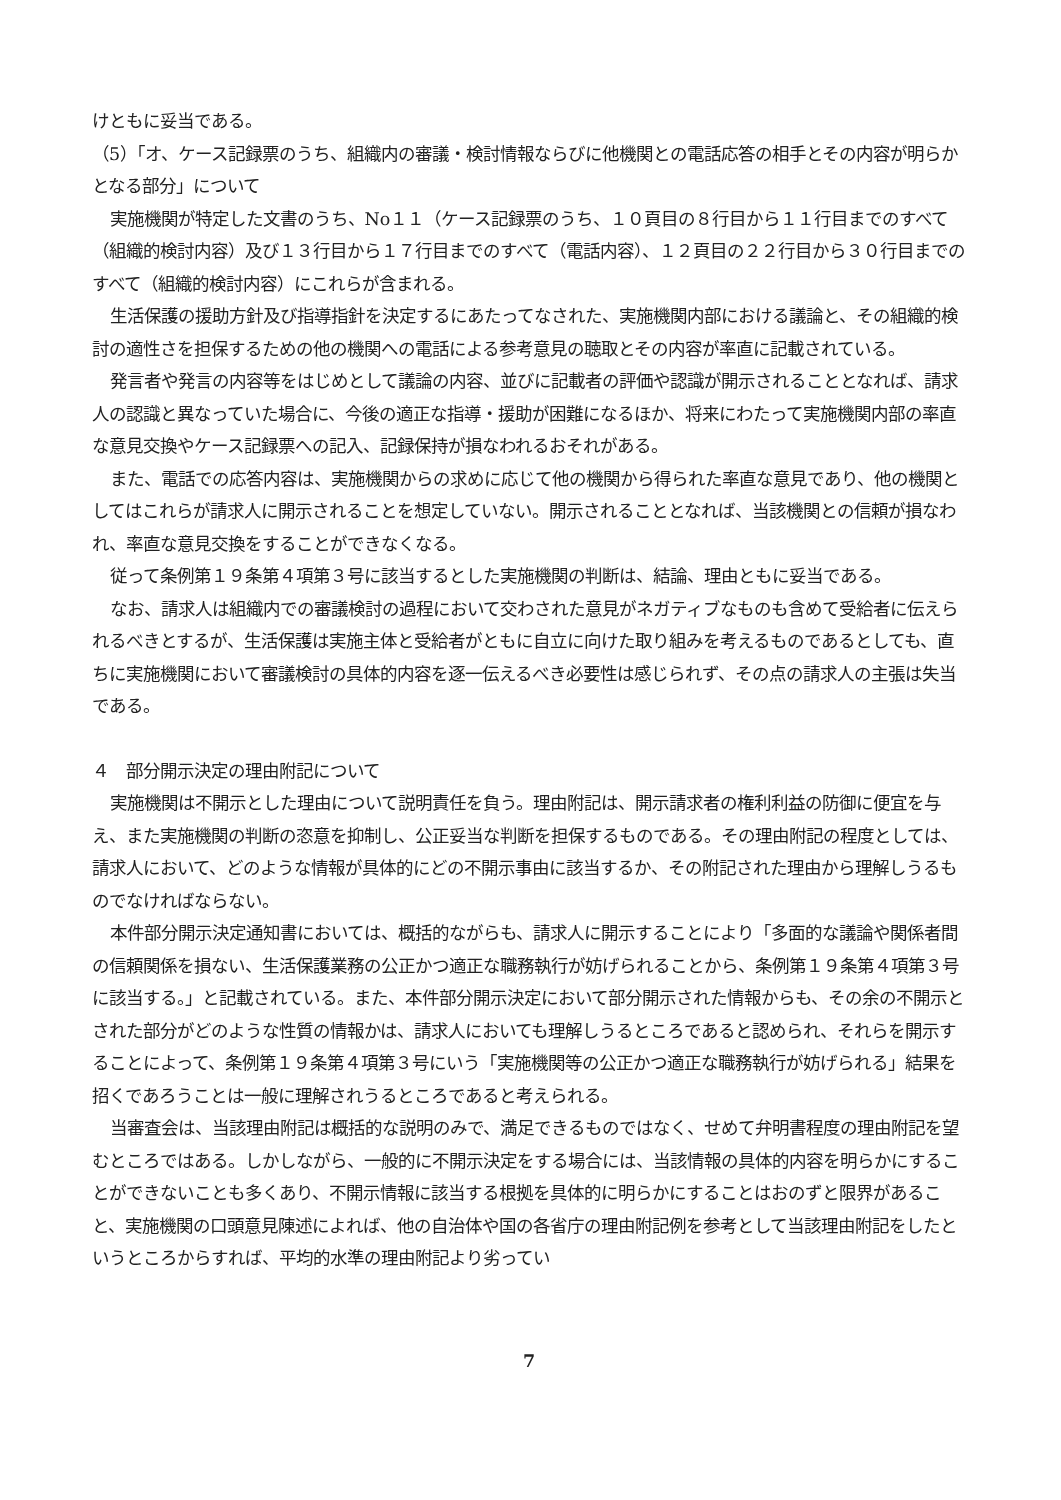けともに妥当である。
（5）「オ、ケース記録票のうち、組織内の審議・検討情報ならびに他機関との電話応答の相手とその内容が明らかとなる部分」について
実施機関が特定した文書のうち、No１１（ケース記録票のうち、１０頁目の８行目から１１行目までのすべて（組織的検討内容）及び１３行目から１７行目までのすべて（電話内容）、１２頁目の２２行目から３０行目までのすべて（組織的検討内容）にこれらが含まれる。
生活保護の援助方針及び指導指針を決定するにあたってなされた、実施機関内部における議論と、その組織的検討の適性さを担保するための他の機関への電話による参考意見の聴取とその内容が率直に記載されている。
発言者や発言の内容等をはじめとして議論の内容、並びに記載者の評価や認識が開示されることとなれば、請求人の認識と異なっていた場合に、今後の適正な指導・援助が困難になるほか、将来にわたって実施機関内部の率直な意見交換やケース記録票への記入、記録保持が損なわれるおそれがある。
また、電話での応答内容は、実施機関からの求めに応じて他の機関から得られた率直な意見であり、他の機関としてはこれらが請求人に開示されることを想定していない。開示されることとなれば、当該機関との信頼が損なわれ、率直な意見交換をすることができなくなる。
従って条例第１９条第４項第３号に該当するとした実施機関の判断は、結論、理由ともに妥当である。
なお、請求人は組織内での審議検討の過程において交わされた意見がネガティブなものも含めて受給者に伝えられるべきとするが、生活保護は実施主体と受給者がともに自立に向けた取り組みを考えるものであるとしても、直ちに実施機関において審議検討の具体的内容を逐一伝えるべき必要性は感じられず、その点の請求人の主張は失当である。
４　部分開示決定の理由附記について
実施機関は不開示とした理由について説明責任を負う。理由附記は、開示請求者の権利利益の防御に便宜を与え、また実施機関の判断の恣意を抑制し、公正妥当な判断を担保するものである。その理由附記の程度としては、請求人において、どのような情報が具体的にどの不開示事由に該当するか、その附記された理由から理解しうるものでなければならない。
本件部分開示決定通知書においては、概括的ながらも、請求人に開示することにより「多面的な議論や関係者間の信頼関係を損ない、生活保護業務の公正かつ適正な職務執行が妨げられることから、条例第１９条第４項第３号に該当する。」と記載されている。また、本件部分開示決定において部分開示された情報からも、その余の不開示とされた部分がどのような性質の情報かは、請求人においても理解しうるところであると認められ、それらを開示することによって、条例第１９条第４項第３号にいう「実施機関等の公正かつ適正な職務執行が妨げられる」結果を招くであろうことは一般に理解されうるところであると考えられる。
当審査会は、当該理由附記は概括的な説明のみで、満足できるものではなく、せめて弁明書程度の理由附記を望むところではある。しかしながら、一般的に不開示決定をする場合には、当該情報の具体的内容を明らかにすることができないことも多くあり、不開示情報に該当する根拠を具体的に明らかにすることはおのずと限界があること、実施機関の口頭意見陳述によれば、他の自治体や国の各省庁の理由附記例を参考として当該理由附記をしたというところからすれば、平均的水準の理由附記より劣ってい
7